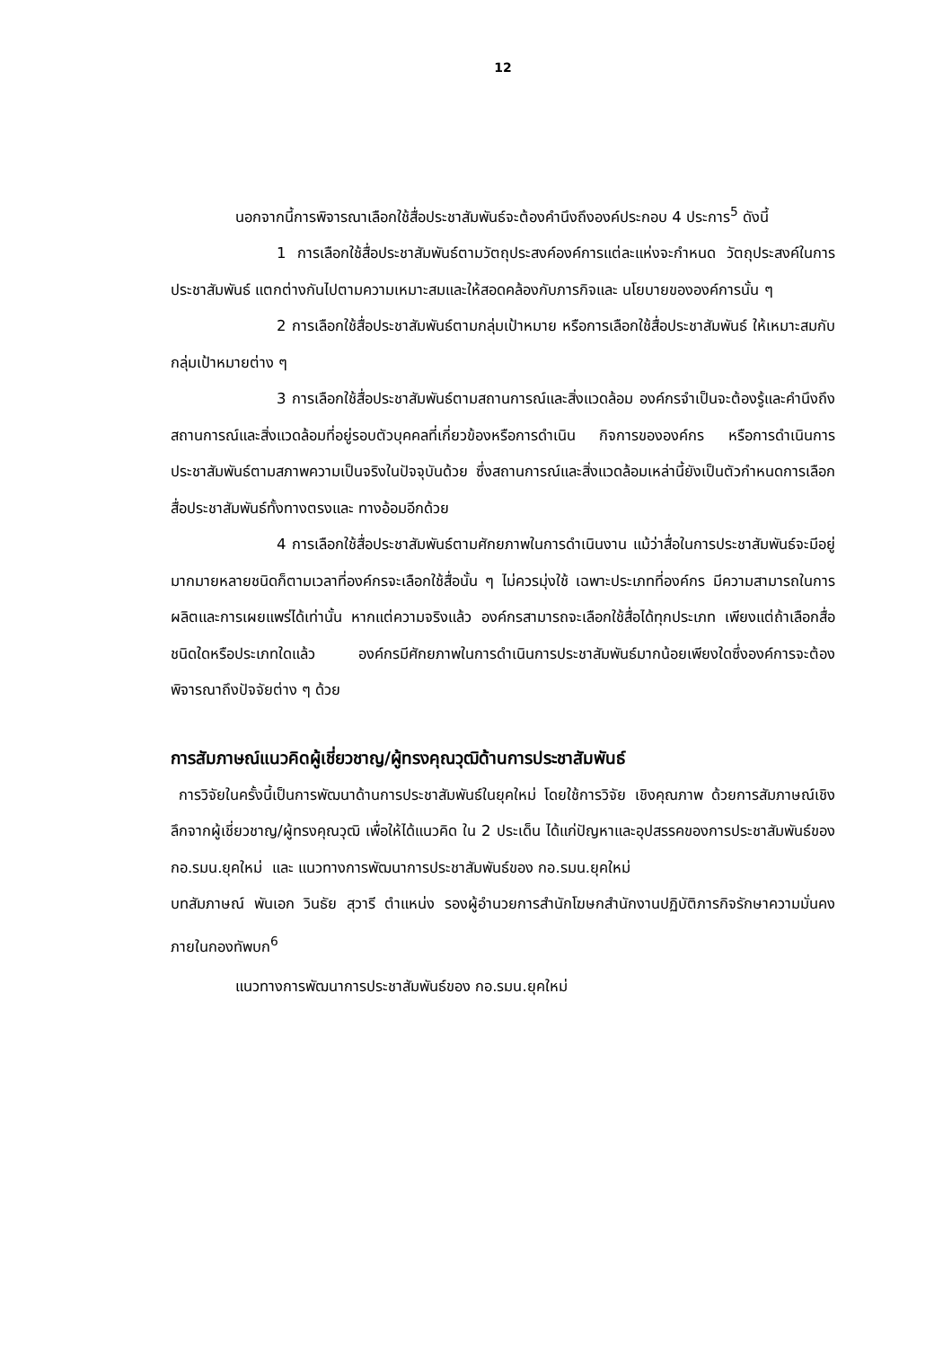12
นอกจากนี้การพิจารณาเลือกใช้สื่อประชาสัมพันธ์จะต้องคำนึงถึงองค์ประกอบ 4 ประการ<sup>5</sup> ดังนี้
1 การเลือกใช้สื่อประชาสัมพันธ์ตามวัตถุประสงค์องค์การแต่ละแห่งจะกำหนด วัตถุประสงค์ในการประชาสัมพันธ์ แตกต่างกันไปตามความเหมาะสมและให้สอดคล้องกับภารกิจและ นโยบายขององค์การนั้น ๆ
2 การเลือกใช้สื่อประชาสัมพันธ์ตามกลุ่มเป้าหมาย หรือการเลือกใช้สื่อประชาสัมพันธ์ ให้เหมาะสมกับกลุ่มเป้าหมายต่าง ๆ
3 การเลือกใช้สื่อประชาสัมพันธ์ตามสถานการณ์และสิ่งแวดล้อม องค์กรจำเป็นจะต้องรู้และคำนึงถึงสถานการณ์และสิ่งแวดล้อมที่อยู่รอบตัวบุคคลที่เกี่ยวข้องหรือการดำเนิน กิจการขององค์กร หรือการดำเนินการประชาสัมพันธ์ตามสภาพความเป็นจริงในปัจจุบันด้วย ซึ่งสถานการณ์และสิ่งแวดล้อมเหล่านี้ยังเป็นตัวกำหนดการเลือกสื่อประชาสัมพันธ์ทั้งทางตรงและ ทางอ้อมอีกด้วย
4 การเลือกใช้สื่อประชาสัมพันธ์ตามศักยภาพในการดำเนินงาน แม้ว่าสื่อในการประชาสัมพันธ์จะมีอยู่มากมายหลายชนิดก็ตามเวลาที่องค์กรจะเลือกใช้สื่อนั้น ๆ ไม่ควรมุ่งใช้ เฉพาะประเภทที่องค์กร มีความสามารถในการผลิตและการเผยแพร่ได้เท่านั้น หากแต่ความจริงแล้ว องค์กรสามารถจะเลือกใช้สื่อได้ทุกประเภท เพียงแต่ถ้าเลือกสื่อชนิดใดหรือประเภทใดแล้ว องค์กรมีศักยภาพในการดำเนินการประชาสัมพันธ์มากน้อยเพียงใดซึ่งองค์การจะต้องพิจารณาถึงปัจจัยต่าง ๆ ด้วย
การสัมภาษณ์แนวคิดผู้เชี่ยวชาญ/ผู้ทรงคุณวุฒิด้านการประชาสัมพันธ์
การวิจัยในครั้งนี้เป็นการพัฒนาด้านการประชาสัมพันธ์ในยุคใหม่ โดยใช้การวิจัย เชิงคุณภาพ ด้วยการสัมภาษณ์เชิงลึกจากผู้เชี่ยวชาญ/ผู้ทรงคุณวุฒิ เพื่อให้ได้แนวคิด ใน 2 ประเด็น ได้แก่ปัญหาและอุปสรรคของการประชาสัมพันธ์ของ กอ.รมน.ยุคใหม่ และ แนวทางการพัฒนาการประชาสัมพันธ์ของ กอ.รมน.ยุคใหม่
บทสัมภาษณ์ พันเอก วินธัย สุวารี ตำแหน่ง รองผู้อำนวยการสำนักโฆษกสำนักงานปฏิบัติภารกิจรักษาความมั่นคงภายในกองทัพบก<sup>6</sup>
แนวทางการพัฒนาการประชาสัมพันธ์ของ กอ.รมน.ยุคใหม่